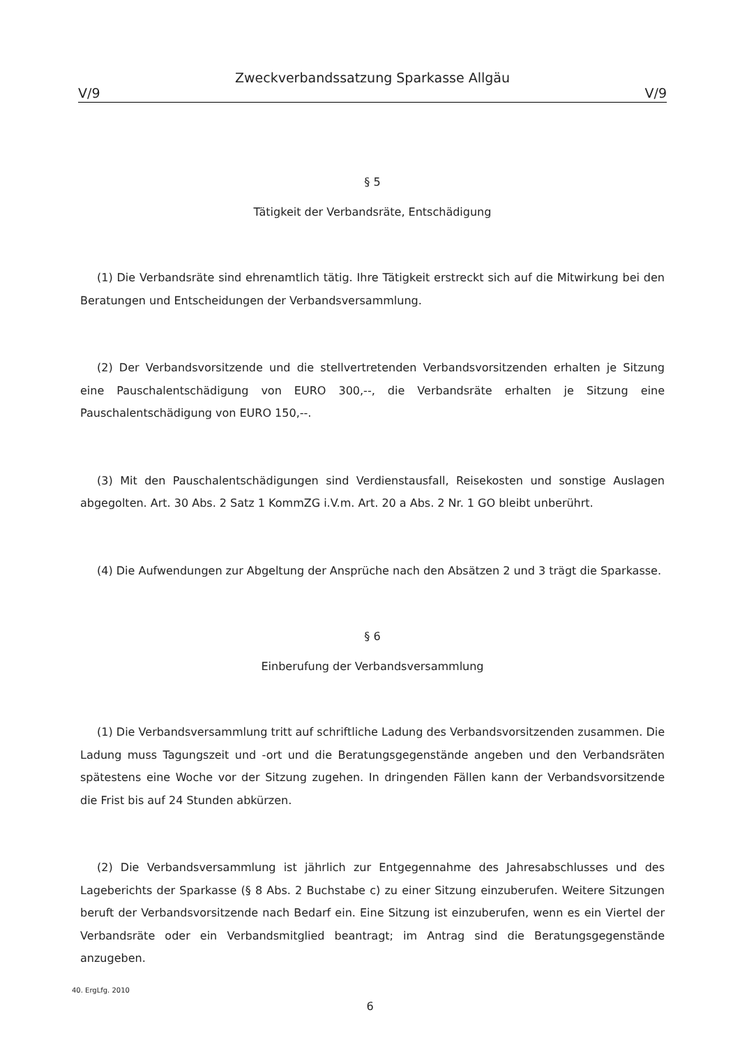Zweckverbandssatzung Sparkasse Allgäu
V/9 V/9
§ 5
Tätigkeit der Verbandsräte, Entschädigung
(1) Die Verbandsräte sind ehrenamtlich tätig. Ihre Tätigkeit erstreckt sich auf die Mitwirkung bei den Beratungen und Entscheidungen der Verbandsversammlung.
(2) Der Verbandsvorsitzende und die stellvertretenden Verbandsvorsitzenden erhalten je Sitzung eine Pauschalentschädigung von EURO 300,--, die Verbandsräte erhalten je Sitzung eine Pauschalentschädigung von EURO 150,--.
(3) Mit den Pauschalentschädigungen sind Verdienstausfall, Reisekosten und sonstige Auslagen abgegolten. Art. 30 Abs. 2 Satz 1 KommZG i.V.m. Art. 20 a Abs. 2 Nr. 1 GO bleibt unberührt.
(4) Die Aufwendungen zur Abgeltung der Ansprüche nach den Absätzen 2 und 3 trägt die Sparkasse.
§ 6
Einberufung der Verbandsversammlung
(1) Die Verbandsversammlung tritt auf schriftliche Ladung des Verbandsvorsitzenden zusammen. Die Ladung muss Tagungszeit und -ort und die Beratungsgegenstände angeben und den Verbandsräten spätestens eine Woche vor der Sitzung zugehen. In dringenden Fällen kann der Verbandsvorsitzende die Frist bis auf 24 Stunden abkürzen.
(2) Die Verbandsversammlung ist jährlich zur Entgegennahme des Jahresabschlusses und des Lageberichts der Sparkasse (§ 8 Abs. 2 Buchstabe c) zu einer Sitzung einzuberufen. Weitere Sitzungen beruft der Verbandsvorsitzende nach Bedarf ein. Eine Sitzung ist einzuberufen, wenn es ein Viertel der Verbandsräte oder ein Verbandsmitglied beantragt; im Antrag sind die Beratungsgegenstände anzugeben.
40. ErgLfg. 2010
6